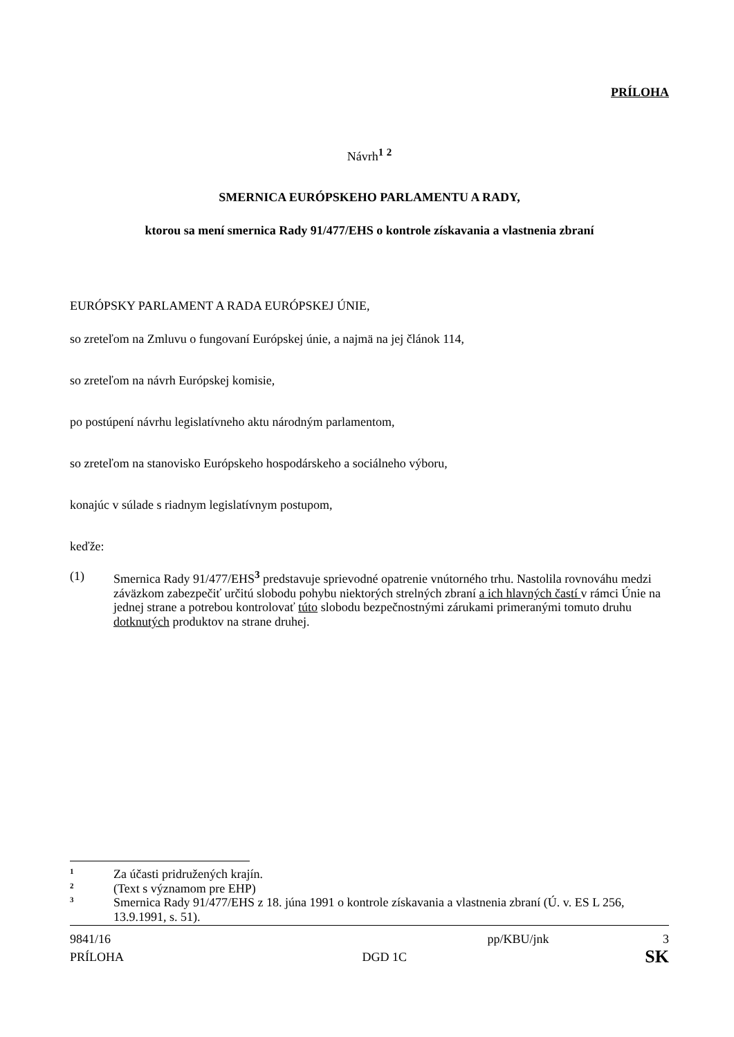PRÍLOHA
Návrh<sup>1</sup> <sup>2</sup>
SMERNICA EURÓPSKEHO PARLAMENTU A RADY,
ktorou sa mení smernica Rady 91/477/EHS o kontrole získavania a vlastnenia zbraní
EURÓPSKY PARLAMENT A RADA EURÓPSKEJ ÚNIE,
so zreteľom na Zmluvu o fungovaní Európskej únie, a najmä na jej článok 114,
so zreteľom na návrh Európskej komisie,
po postúpení návrhu legislatívneho aktu národným parlamentom,
so zreteľom na stanovisko Európskeho hospodárskeho a sociálneho výboru,
konajúc v súlade s riadnym legislatívnym postupom,
keďže:
(1) Smernica Rady 91/477/EHS<sup>3</sup> predstavuje sprievodné opatrenie vnútorného trhu. Nastolila rovnováhu medzi záväzkom zabezpečiť určitú slobodu pohybu niektorých strelných zbraní a ich hlavných častí v rámci Únie na jednej strane a potrebou kontrolovať túto slobodu bezpečnostnými zárukami primeranými tomuto druhu dotknutých produktov na strane druhej.
1 Za účasti pridružených krajín.
2 (Text s významom pre EHP)
3 Smernica Rady 91/477/EHS z 18. júna 1991 o kontrole získavania a vlastnenia zbraní (Ú. v. ES L 256, 13.9.1991, s. 51).
9841/16 pp/KBU/jnk 3
PRÍLOHA DGD 1C SK